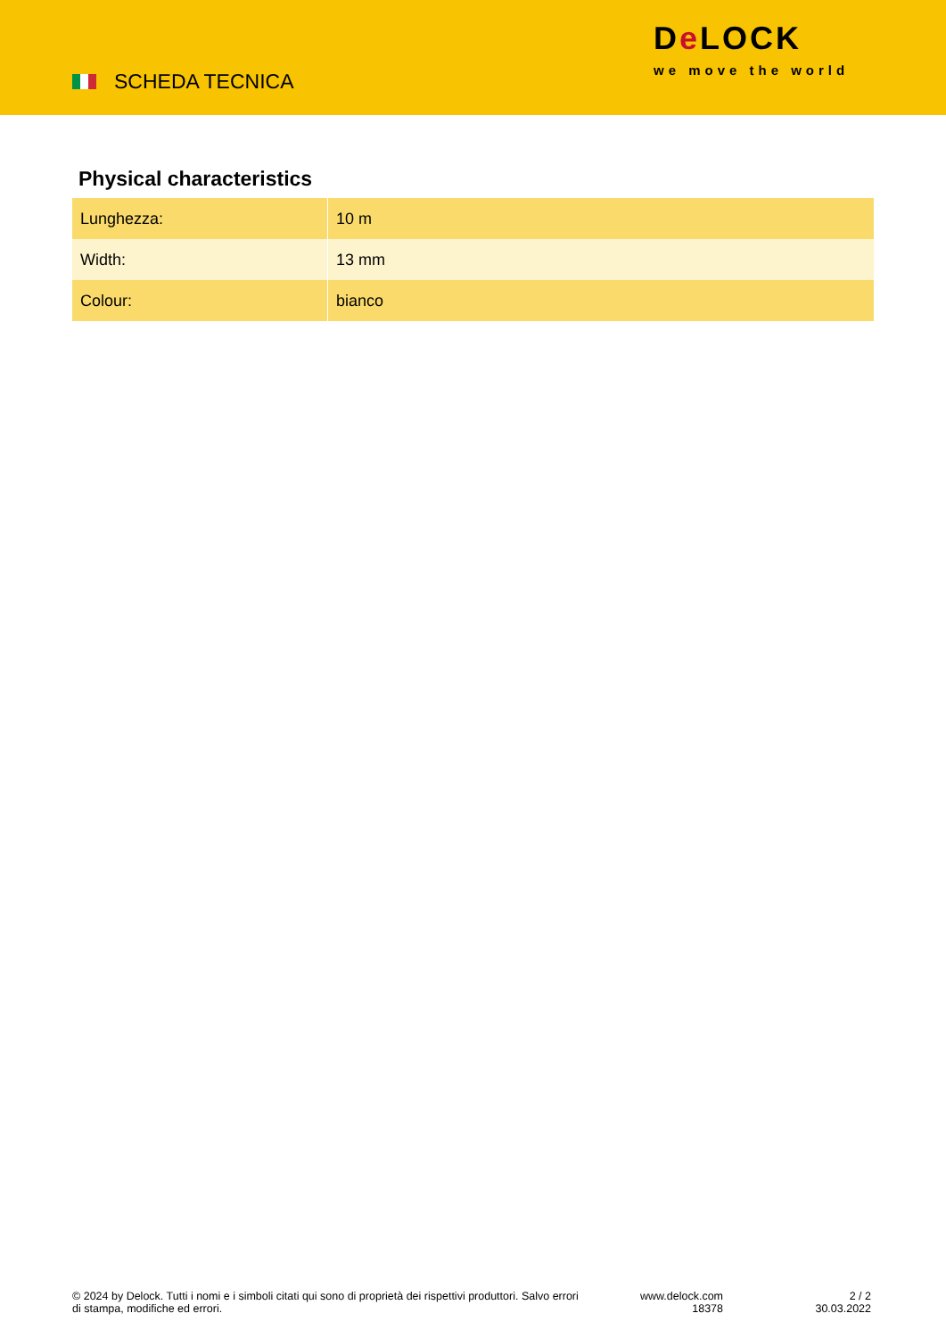SCHEDA TECNICA
De LOCK
we move the world
Physical characteristics
| Lunghezza: | 10 m |
| Width: | 13 mm |
| Colour: | bianco |
© 2024 by Delock. Tutti i nomi e i simboli citati qui sono di proprietà dei rispettivi produttori. Salvo errori di stampa, modifiche ed errori.
www.delock.com
18378
2 / 2
30.03.2022